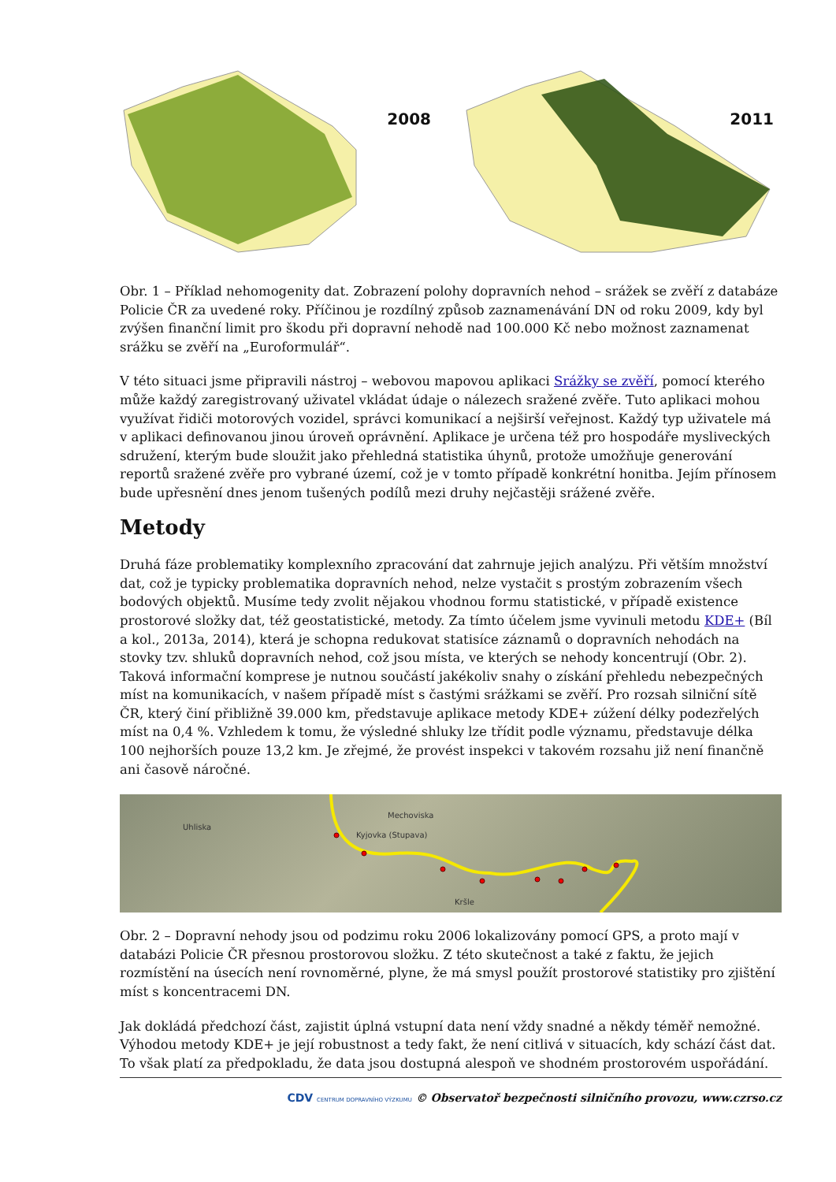2008
2011
Obr. 1 – Příklad nehomogenity dat. Zobrazení polohy dopravních nehod – srážek se zvěří z databáze Policie ČR za uvedené roky. Příčinou je rozdílný způsob zaznamenávání DN od roku 2009, kdy byl zvýšen finanční limit pro škodu při dopravní nehodě nad 100.000 Kč nebo možnost zaznamenat srážku se zvěří na „Euroformulář“.
V této situaci jsme připravili nástroj – webovou mapovou aplikaci Srážky se zvěří, pomocí kterého může každý zaregistrovaný uživatel vkládat údaje o nálezech sražené zvěře. Tuto aplikaci mohou využívat řidiči motorových vozidel, správci komunikací a nejširší veřejnost. Každý typ uživatele má v aplikaci definovanou jinou úroveň oprávnění. Aplikace je určena též pro hospodáře mysliveckých sdružení, kterým bude sloužit jako přehledná statistika úhynů, protože umožňuje generování reportů sražené zvěře pro vybrané území, což je v tomto případě konkrétní honitba. Jejím přínosem bude upřesnění dnes jenom tušených podílů mezi druhy nejčastěji srážené zvěře.
Metody
Druhá fáze problematiky komplexního zpracování dat zahrnuje jejich analýzu. Při větším množství dat, což je typicky problematika dopravních nehod, nelze vystačit s prostým zobrazením všech bodových objektů. Musíme tedy zvolit nějakou vhodnou formu statistické, v případě existence prostorové složky dat, též geostatistické, metody. Za tímto účelem jsme vyvinuli metodu KDE+ (Bíl a kol., 2013a, 2014), která je schopna redukovat statisíce záznamů o dopravních nehodách na stovky tzv. shluků dopravních nehod, což jsou místa, ve kterých se nehody koncentrují (Obr. 2). Taková informační komprese je nutnou součástí jakékoliv snahy o získání přehledu nebezpečných míst na komunikacích, v našem případě míst s častými srážkami se zvěří. Pro rozsah silniční sítě ČR, který činí přibližně 39.000 km, představuje aplikace metody KDE+ zúžení délky podezřelých míst na 0,4 %. Vzhledem k tomu, že výsledné shluky lze třídit podle významu, představuje délka 100 nejhorších pouze 13,2 km. Je zřejmé, že provést inspekci v takovém rozsahu již není finančně ani časově náročné.
Uhliska
Mechoviska
Kyjovka (Stupava)
Kršle
Obr. 2 – Dopravní nehody jsou od podzimu roku 2006 lokalizovány pomocí GPS, a proto mají v databázi Policie ČR přesnou prostorovou složku. Z této skutečnost a také z faktu, že jejich rozmístění na úsecích není rovnoměrné, plyne, že má smysl použít prostorové statistiky pro zjištění míst s koncentracemi DN.
Jak dokládá předchozí část, zajistit úplná vstupní data není vždy snadné a někdy téměř nemožné. Výhodou metody KDE+ je její robustnost a tedy fakt, že není citlivá v situacích, kdy schází část dat. To však platí za předpokladu, že data jsou dostupná alespoň ve shodném prostorovém uspořádání.
CDV CENTRUM DOPRAVNÍHO VÝZKUMU © Observatoř bezpečnosti silničního provozu, www.czrso.cz